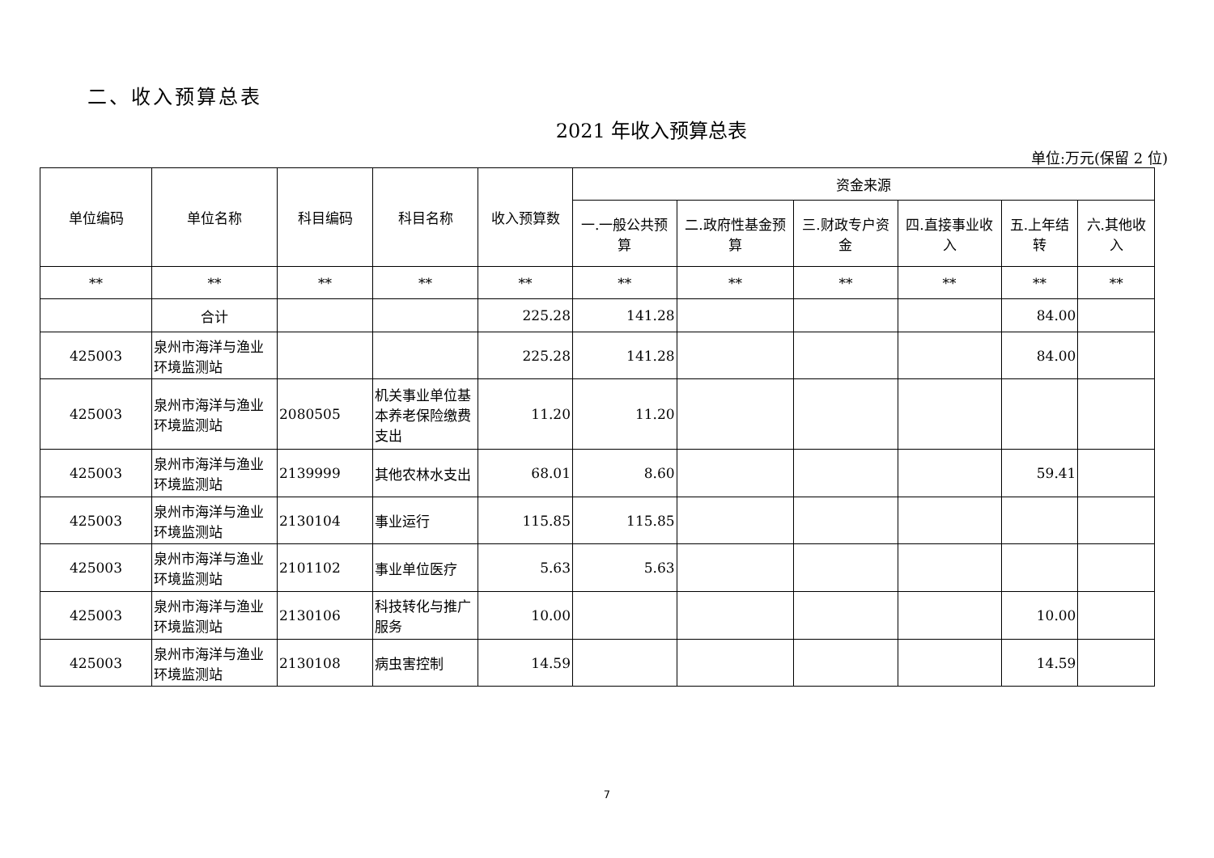二、收入预算总表
2021 年收入预算总表
单位:万元(保留 2 位)
| 单位编码 | 单位名称 | 科目编码 | 科目名称 | 收入预算数 | 资金来源 | | | | | |
| --- | --- | --- | --- | --- | --- | --- | --- | --- | --- | --- |
| | | | | | 一.一般公共预算 | 二.政府性基金预算 | 三.财政专户资金 | 四.直接事业收入 | 五.上年结转 | 六.其他收入 |
| ** | ** | ** | ** | ** | ** | ** | ** | ** | ** | ** |
| | 合计 | | | 225.28 | 141.28 | | | | 84.00 | |
| 425003 | 泉州市海洋与渔业环境监测站 | | | 225.28 | 141.28 | | | | 84.00 | |
| 425003 | 泉州市海洋与渔业环境监测站 | 2080505 | 机关事业单位基本养老保险缴费支出 | 11.20 | 11.20 | | | | | |
| 425003 | 泉州市海洋与渔业环境监测站 | 2139999 | 其他农林水支出 | 68.01 | 8.60 | | | | 59.41 | |
| 425003 | 泉州市海洋与渔业环境监测站 | 2130104 | 事业运行 | 115.85 | 115.85 | | | | | |
| 425003 | 泉州市海洋与渔业环境监测站 | 2101102 | 事业单位医疗 | 5.63 | 5.63 | | | | | |
| 425003 | 泉州市海洋与渔业环境监测站 | 2130106 | 科技转化与推广服务 | 10.00 | | | | | 10.00 | |
| 425003 | 泉州市海洋与渔业环境监测站 | 2130108 | 病虫害控制 | 14.59 | | | | | 14.59 | |
7